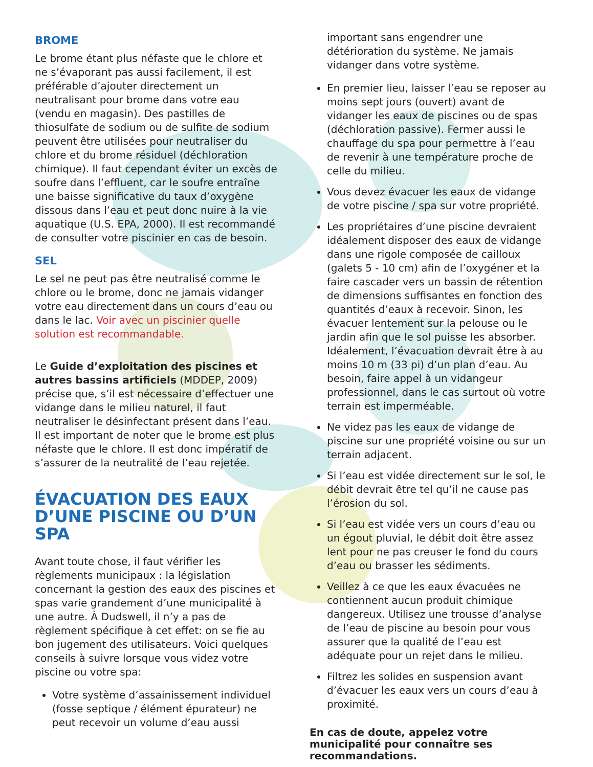BROME
Le brome étant plus néfaste que le chlore et ne s’évaporant pas aussi facilement, il est préférable d’ajouter directement un neutralisant pour brome dans votre eau (vendu en magasin). Des pastilles de thiosulfate de sodium ou de sulfite de sodium peuvent être utilisées pour neutraliser du chlore et du brome résiduel (déchloration chimique). Il faut cependant éviter un excès de soufre dans l’effluent, car le soufre entraîne une baisse significative du taux d’oxygène dissous dans l’eau et peut donc nuire à la vie aquatique (U.S. EPA, 2000). Il est recommandé de consulter votre piscinier en cas de besoin.
SEL
Le sel ne peut pas être neutralisé comme le chlore ou le brome, donc ne jamais vidanger votre eau directement dans un cours d’eau ou dans le lac. Voir avec un piscinier quelle solution est recommandable.
Le Guide d’exploitation des piscines et autres bassins artificiels (MDDEP, 2009) précise que, s’il est nécessaire d’effectuer une vidange dans le milieu naturel, il faut neutraliser le désinfectant présent dans l’eau. Il est important de noter que le brome est plus néfaste que le chlore. Il est donc impératif de s’assurer de la neutralité de l’eau rejetée.
ÉVACUATION DES EAUX D’UNE PISCINE OU D’UN SPA
Avant toute chose, il faut vérifier les règlements municipaux : la législation concernant la gestion des eaux des piscines et spas varie grandement d’une municipalité à une autre. À Dudswell, il n’y a pas de règlement spécifique à cet effet: on se fie au bon jugement des utilisateurs. Voici quelques conseils à suivre lorsque vous videz votre piscine ou votre spa:
Votre système d’assainissement individuel (fosse septique / élément épurateur) ne peut recevoir un volume d’eau aussi
important sans engendrer une détérioration du système. Ne jamais vidanger dans votre système.
En premier lieu, laisser l’eau se reposer au moins sept jours (ouvert) avant de vidanger les eaux de piscines ou de spas (déchloration passive). Fermer aussi le chauffage du spa pour permettre à l’eau de revenir à une température proche de celle du milieu.
Vous devez évacuer les eaux de vidange de votre piscine / spa sur votre propriété.
Les propriétaires d’une piscine devraient idéalement disposer des eaux de vidange dans une rigole composée de cailloux (galets 5 - 10 cm) afin de l’oxygéner et la faire cascader vers un bassin de rétention de dimensions suffisantes en fonction des quantités d’eaux à recevoir. Sinon, les évacuer lentement sur la pelouse ou le jardin afin que le sol puisse les absorber. Idéalement, l’évacuation devrait être à au moins 10 m (33 pi) d’un plan d’eau. Au besoin, faire appel à un vidangeur professionnel, dans le cas surtout où votre terrain est imperméable.
Ne videz pas les eaux de vidange de piscine sur une propriété voisine ou sur un terrain adjacent.
Si l’eau est vidée directement sur le sol, le débit devrait être tel qu’il ne cause pas l’érosion du sol.
Si l’eau est vidée vers un cours d’eau ou un égout pluvial, le débit doit être assez lent pour ne pas creuser le fond du cours d’eau ou brasser les sédiments.
Veillez à ce que les eaux évacuées ne contiennent aucun produit chimique dangereux. Utilisez une trousse d’analyse de l’eau de piscine au besoin pour vous assurer que la qualité de l’eau est adéquate pour un rejet dans le milieu.
Filtrez les solides en suspension avant d’évacuer les eaux vers un cours d’eau à proximité.
En cas de doute, appelez votre municipalité pour connaître ses recommandations.